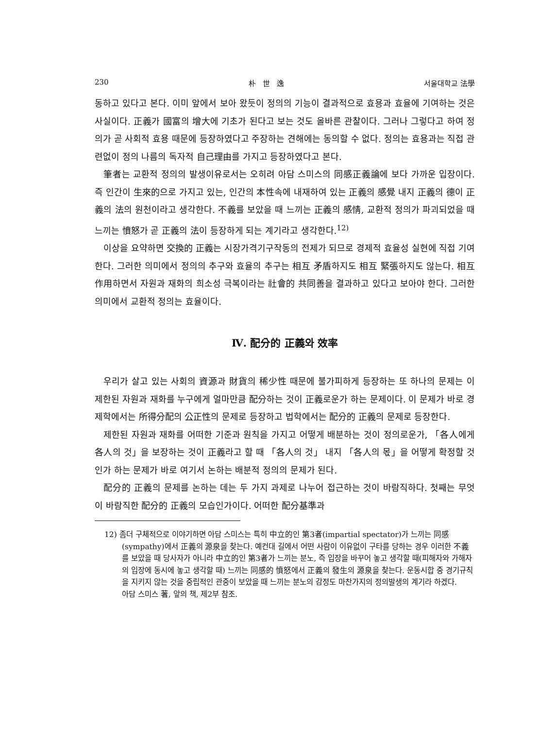230 朴 世 逸 서울대학교 法學
동하고 있다고 본다. 이미 앞에서 보아 왔듯이 정의의 기능이 결과적으로 효용과 효율에 기여하는 것은 사실이다. 正義가 國富의 增大에 기초가 된다고 보는 것도 올바른 관찰이다. 그러나 그렇다고 하여 정의가 곧 사회적 효용 때문에 등장하였다고 주장하는 견해에는 동의할 수 없다. 정의는 효용과는 직접 관련없이 정의 나름의 독자적 自己理由를 가지고 등장하였다고 본다.
筆者는 교환적 정의의 발생이유로서는 오히려 아담 스미스의 同感正義論에 보다 가까운 입장이다. 즉 인간이 生來的으로 가지고 있는, 인간의 本性속에 내재하여 있는 正義의 感覺 내지 正義의 德이 正義의 法의 원천이라고 생각한다. 不義를 보았을 때 느끼는 正義의 感情, 교환적 정의가 파괴되었을 때 느끼는 憤怒가 곧 正義의 法이 등장하게 되는 계기라고 생각한다.<sup>12)</sup>
이상을 요약하면 交換的 正義는 시장가격기구작동의 전제가 되므로 경제적 효율성 실현에 직접 기여한다. 그러한 의미에서 정의의 추구와 효율의 추구는 相互 矛盾하지도 相互 緊張하지도 않는다. 相互作用하면서 자원과 재화의 희소성 극복이라는 社會的 共同善을 결과하고 있다고 보아야 한다. 그러한 의미에서 교환적 정의는 효율이다.
Ⅳ. 配分的 正義와 效率
우리가 살고 있는 사회의 資源과 財貨의 稀少性 때문에 불가피하게 등장하는 또 하나의 문제는 이 제한된 자원과 재화를 누구에게 얼마만큼 配分하는 것이 正義로운가 하는 문제이다. 이 문제가 바로 경제학에서는 所得分配의 公正性의 문제로 등장하고 법학에서는 配分的 正義의 문제로 등장한다.
제한된 자원과 재화를 어떠한 기준과 원칙을 가지고 어떻게 배분하는 것이 정의로운가, 「各人에게 各人의 것」을 보장하는 것이 正義라고 할 때 「各人의 것」 내지 「各人의 몫」을 어떻게 확정할 것인가 하는 문제가 바로 여기서 논하는 배분적 정의의 문제가 된다.
配分的 正義의 문제를 논하는 데는 두 가지 과제로 나누어 접근하는 것이 바람직하다. 첫째는 무엇이 바람직한 配分的 正義의 모습인가이다. 어떠한 配分基準과
12) 좀더 구체적으로 이야기하면 아담 스미스는 특히 中立的인 第3者(impartial spectator)가 느끼는 同感(sympathy)에서 正義의 源泉을 찾는다. 예컨대 길에서 어떤 사람이 이유없이 구타를 당하는 경우 이러한 不義를 보았을 때 당사자가 아니라 中立的인 第3者가 느끼는 분노, 즉 입장을 바꾸어 놓고 생각할 때(피해자와 가해자의 입장에 동시에 놓고 생각할 때) 느끼는 同感的 憤怒에서 正義의 發生의 源泉을 찾는다. 운동시합 중 경기규칙을 지키지 않는 것을 중립적인 관중이 보았을 때 느끼는 분노의 감정도 마찬가지의 정의발생의 계기라 하겠다.
아담 스미스 著, 앞의 책, 제2부 참조.